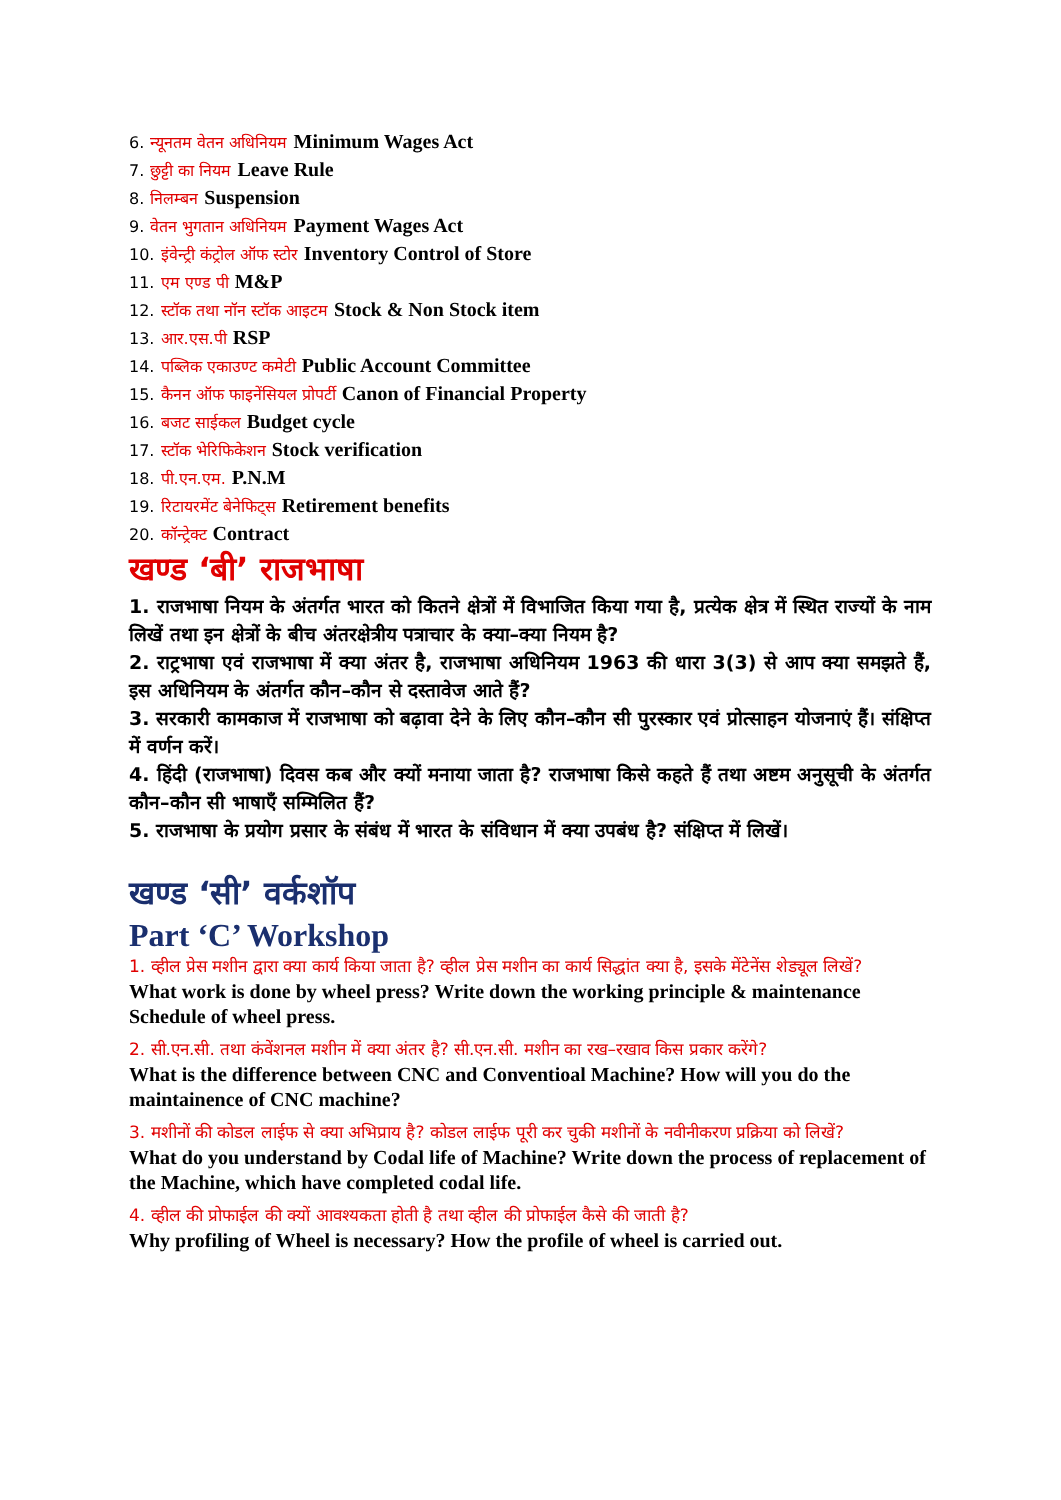6. न्यूनतम वेतन अधिनियम Minimum Wages Act
7. छुट्टी का नियम Leave Rule
8. निलम्बन Suspension
9. वेतन भुगतान अधिनियम Payment Wages Act
10. इंवेन्ट्री कंट्रोल ऑफ स्टोर Inventory Control of Store
11. एम एण्ड पी M&P
12. स्टॉक तथा नॉन स्टॉक आइटम Stock & Non Stock item
13. आर.एस.पी RSP
14. पब्लिक एकाउण्ट कमेटी Public Account Committee
15. कैनन ऑफ फाइनेंसियल प्रोपर्टी Canon of Financial Property
16. बजट साईकल Budget cycle
17. स्टॉक भेरिफिकेशन Stock verification
18. पी.एन.एम. P.N.M
19. रिटायरमेंट बेनेफिट्स Retirement benefits
20. कॉन्ट्रेक्ट Contract
खण्ड ‘बी’ राजभाषा
1. राजभाषा नियम के अंतर्गत भारत को कितने क्षेत्रों में विभाजित किया गया है, प्रत्येक क्षेत्र में स्थित राज्यों के नाम लिखें तथा इन क्षेत्रों के बीच अंतरक्षेत्रीय पत्राचार के क्या–क्या नियम है?
2. राट्रभाषा एवं राजभाषा में क्या अंतर है, राजभाषा अधिनियम 1963 की धारा 3(3) से आप क्या समझते हैं, इस अधिनियम के अंतर्गत कौन–कौन से दस्तावेज आते हैं?
3. सरकारी कामकाज में राजभाषा को बढ़ावा देने के लिए कौन–कौन सी पुरस्कार एवं प्रोत्साहन योजनाएं हैं। संक्षिप्त में वर्णन करें।
4. हिंदी (राजभाषा) दिवस कब और क्यों मनाया जाता है? राजभाषा किसे कहते हैं तथा अष्टम अनुसूची के अंतर्गत कौन–कौन सी भाषाएँ सम्मिलित हैं?
5. राजभाषा के प्रयोग प्रसार के संबंध में भारत के संविधान में क्या उपबंध है? संक्षिप्त में लिखें।
खण्ड ‘सी’ वर्कशॉप
Part ‘C’ Workshop
1. व्हील प्रेस मशीन द्वारा क्या कार्य किया जाता है? व्हील प्रेस मशीन का कार्य सिद्धांत क्या है, इसके मेंटेनेंस शेड्यूल लिखें?
What work is done by wheel press? Write down the working principle & maintenance Schedule of wheel press.
2. सी.एन.सी. तथा कंवेंशनल मशीन में क्या अंतर है? सी.एन.सी. मशीन का रख–रखाव किस प्रकार करेंगे?
What is the difference between CNC and Conventioal Machine? How will you do the maintainence of CNC machine?
3. मशीनों की कोडल लाईफ से क्या अभिप्राय है? कोडल लाईफ पूरी कर चुकी मशीनों के नवीनीकरण प्रक्रिया को लिखें?
What do you understand by Codal life of Machine? Write down the process of replacement of the Machine, which have completed codal life.
4. व्हील की प्रोफाईल की क्यों आवश्यकता होती है तथा व्हील की प्रोफाईल कैसे की जाती है?
Why profiling of Wheel is necessary? How the profile of wheel is carried out.